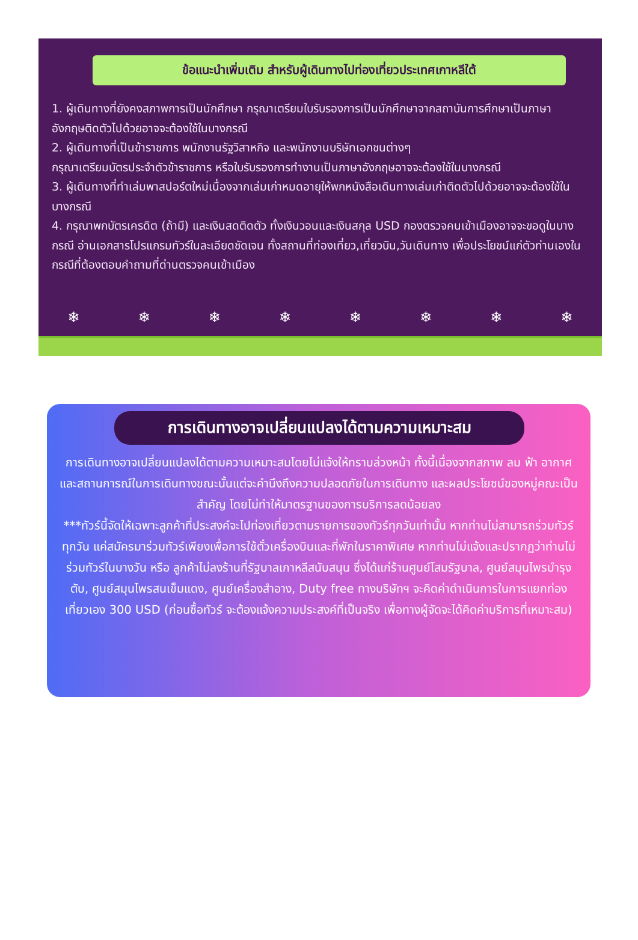ข้อแนะนำเพิ่มเติม สำหรับผู้เดินทางไปท่องเที่ยวประเทศเกาหลีใต้
1. ผู้เดินทางที่ยังคงสภาพการเป็นนักศึกษา กรุณาเตรียมใบรับรองการเป็นนักศึกษาจากสถาบันการศึกษาเป็นภาษาอังกฤษติดตัวไปด้วยอาจจะต้องใช้ในบางกรณี
2. ผู้เดินทางที่เป็นข้าราชการ พนักงานรัฐวิสาหกิจ และพนักงานบริษัทเอกชนต่างๆ
กรุณาเตรียมบัตรประจำตัวข้าราชการ หรือใบรับรองการทำงานเป็นภาษาอังกฤษอาจจะต้องใช้ในบางกรณี
3. ผู้เดินทางที่ทำเล่มพาสปอร์ตใหม่เนื่องจากเล่มเก่าหมดอายุให้พกหนังสือเดินทางเล่มเก่าติดตัวไปด้วยอาจจะต้องใช้ในบางกรณี
4. กรุณาพกบัตรเครดิต (ถ้ามี) และเงินสดติดตัว ทั้งเงินวอนและเงินสกุล USD กองตรวจคนเข้าเมืองอาจจะขอดูในบางกรณี อ่านเอกสารโปรแกรมทัวร์ในละเอียดชัดเจน ทั้งสถานที่ท่องเที่ยว,เที่ยวบิน,วันเดินทาง เพื่อประโยชน์แก่ตัวท่านเองในกรณีที่ต้องตอบคำถามที่ด่านตรวจคนเข้าเมือง
❄ ❄ ❄ ❄ ❄ ❄ ❄ ❄
การเดินทางอาจเปลี่ยนแปลงได้ตามความเหมาะสม
การเดินทางอาจเปลี่ยนแปลงได้ตามความเหมาะสมโดยไม่แจ้งให้ทราบล่วงหน้า ทั้งนี้เนื่องจากสภาพ ลม ฟ้า อากาศ และสถานการณ์ในการเดินทางขณะนั้นแต่จะคำนึงถึงความปลอดภัยในการเดินทาง และผลประโยชน์ของหมู่คณะเป็นสำคัญ โดยไม่ทำให้มาตรฐานของการบริการลดน้อยลง
***ทัวร์นี้จัดให้เฉพาะลูกค้าที่ประสงค์จะไปท่องเที่ยวตามรายการของทัวร์ทุกวันเท่านั้น หากท่านไม่สามารถร่วมทัวร์ ทุกวัน แค่สมัครมาร่วมทัวร์เพียงเพื่อการใช้ตั๋วเครื่องบินและที่พักในราคาพิเศษ หากท่านไม่แจ้งและปรากฏว่าท่านไม่ร่วมทัวร์ในบางวัน หรือ ลูกค้าไม่ลงร้านที่รัฐบาลเกาหลีสนับสนุน ซึ่งได้แก่ร้านศูนย์โสมรัฐบาล, ศูนย์สมุนไพรบำรุงตับ, ศูนย์สมุนไพรสนเข็มแดง, ศูนย์เครื่องสำอาง, Duty free ทางบริษัทฯ จะคิดค่าดำเนินการในการแยกท่องเที่ยวเอง 300 USD (ก่อนซื้อทัวร์ จะต้องแจ้งความประสงค์ที่เป็นจริง เพื่อทางผู้จัดจะได้คิดค่าบริการที่เหมาะสม)